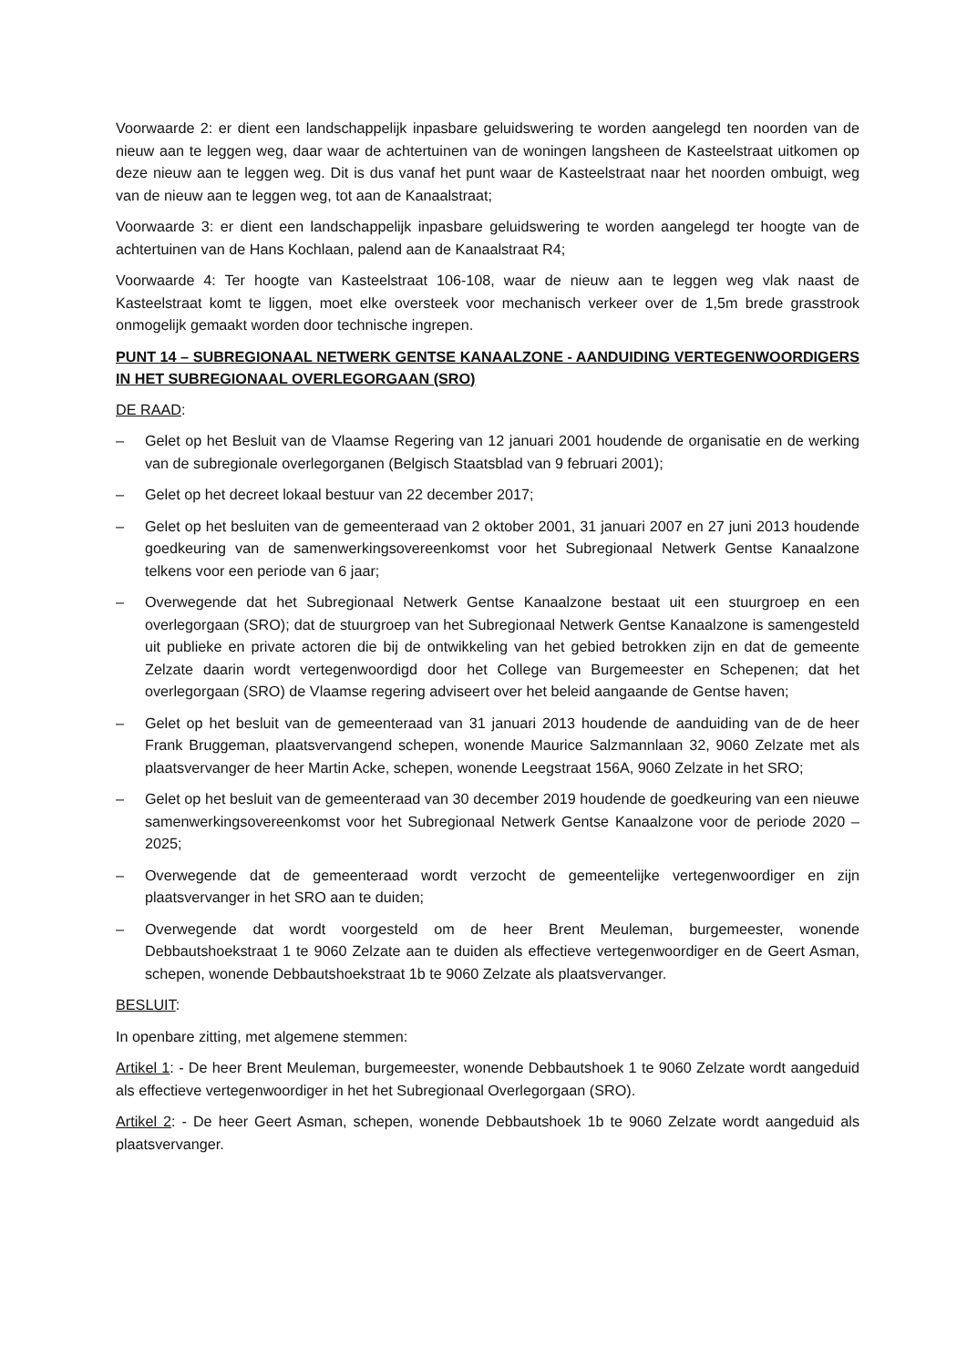Voorwaarde 2: er dient een landschappelijk inpasbare geluidswering te worden aangelegd ten noorden van de nieuw aan te leggen weg, daar waar de achtertuinen van de woningen langsheen de Kasteelstraat uitkomen op deze nieuw aan te leggen weg. Dit is dus vanaf het punt waar de Kasteelstraat naar het noorden ombuigt, weg van de nieuw aan te leggen weg, tot aan de Kanaalstraat;
Voorwaarde 3: er dient een landschappelijk inpasbare geluidswering te worden aangelegd ter hoogte van de achtertuinen van de Hans Kochlaan, palend aan de Kanaalstraat R4;
Voorwaarde 4: Ter hoogte van Kasteelstraat 106-108, waar de nieuw aan te leggen weg vlak naast de Kasteelstraat komt te liggen, moet elke oversteek voor mechanisch verkeer over de 1,5m brede grasstrook onmogelijk gemaakt worden door technische ingrepen.
PUNT 14 – SUBREGIONAAL NETWERK GENTSE KANAALZONE - AANDUIDING VERTEGENWOORDIGERS IN HET SUBREGIONAAL OVERLEGORGAAN (SRO)
DE RAAD:
– Gelet op het Besluit van de Vlaamse Regering van 12 januari 2001 houdende de organisatie en de werking van de subregionale overlegorganen (Belgisch Staatsblad van 9 februari 2001);
– Gelet op het decreet lokaal bestuur van 22 december 2017;
– Gelet op het besluiten van de gemeenteraad van 2 oktober 2001, 31 januari 2007 en 27 juni 2013 houdende goedkeuring van de samenwerkingsovereenkomst voor het Subregionaal Netwerk Gentse Kanaalzone telkens voor een periode van 6 jaar;
– Overwegende dat het Subregionaal Netwerk Gentse Kanaalzone bestaat uit een stuurgroep en een overlegorgaan (SRO); dat de stuurgroep van het Subregionaal Netwerk Gentse Kanaalzone is samengesteld uit publieke en private actoren die bij de ontwikkeling van het gebied betrokken zijn en dat de gemeente Zelzate daarin wordt vertegenwoordigd door het College van Burgemeester en Schepenen; dat het overlegorgaan (SRO) de Vlaamse regering adviseert over het beleid aangaande de Gentse haven;
– Gelet op het besluit van de gemeenteraad van 31 januari 2013 houdende de aanduiding van de de heer Frank Bruggeman, plaatsvervangend schepen, wonende Maurice Salzmannlaan 32, 9060 Zelzate met als plaatsvervanger de heer Martin Acke, schepen, wonende Leegstraat 156A, 9060 Zelzate in het SRO;
– Gelet op het besluit van de gemeenteraad van 30 december 2019 houdende de goedkeuring van een nieuwe samenwerkingsovereenkomst voor het Subregionaal Netwerk Gentse Kanaalzone voor de periode 2020 – 2025;
– Overwegende dat de gemeenteraad wordt verzocht de gemeentelijke vertegenwoordiger en zijn plaatsvervanger in het SRO aan te duiden;
– Overwegende dat wordt voorgesteld om de heer Brent Meuleman, burgemeester, wonende Debbautshoekstraat 1 te 9060 Zelzate aan te duiden als effectieve vertegenwoordiger en de Geert Asman, schepen, wonende Debbautshoekstraat 1b te 9060 Zelzate als plaatsvervanger.
BESLUIT:
In openbare zitting, met algemene stemmen:
Artikel 1: - De heer Brent Meuleman, burgemeester, wonende Debbautshoek 1 te 9060 Zelzate wordt aangeduid als effectieve vertegenwoordiger in het het Subregionaal Overlegorgaan (SRO).
Artikel 2: - De heer Geert Asman, schepen, wonende Debbautshoek 1b te 9060 Zelzate wordt aangeduid als plaatsvervanger.